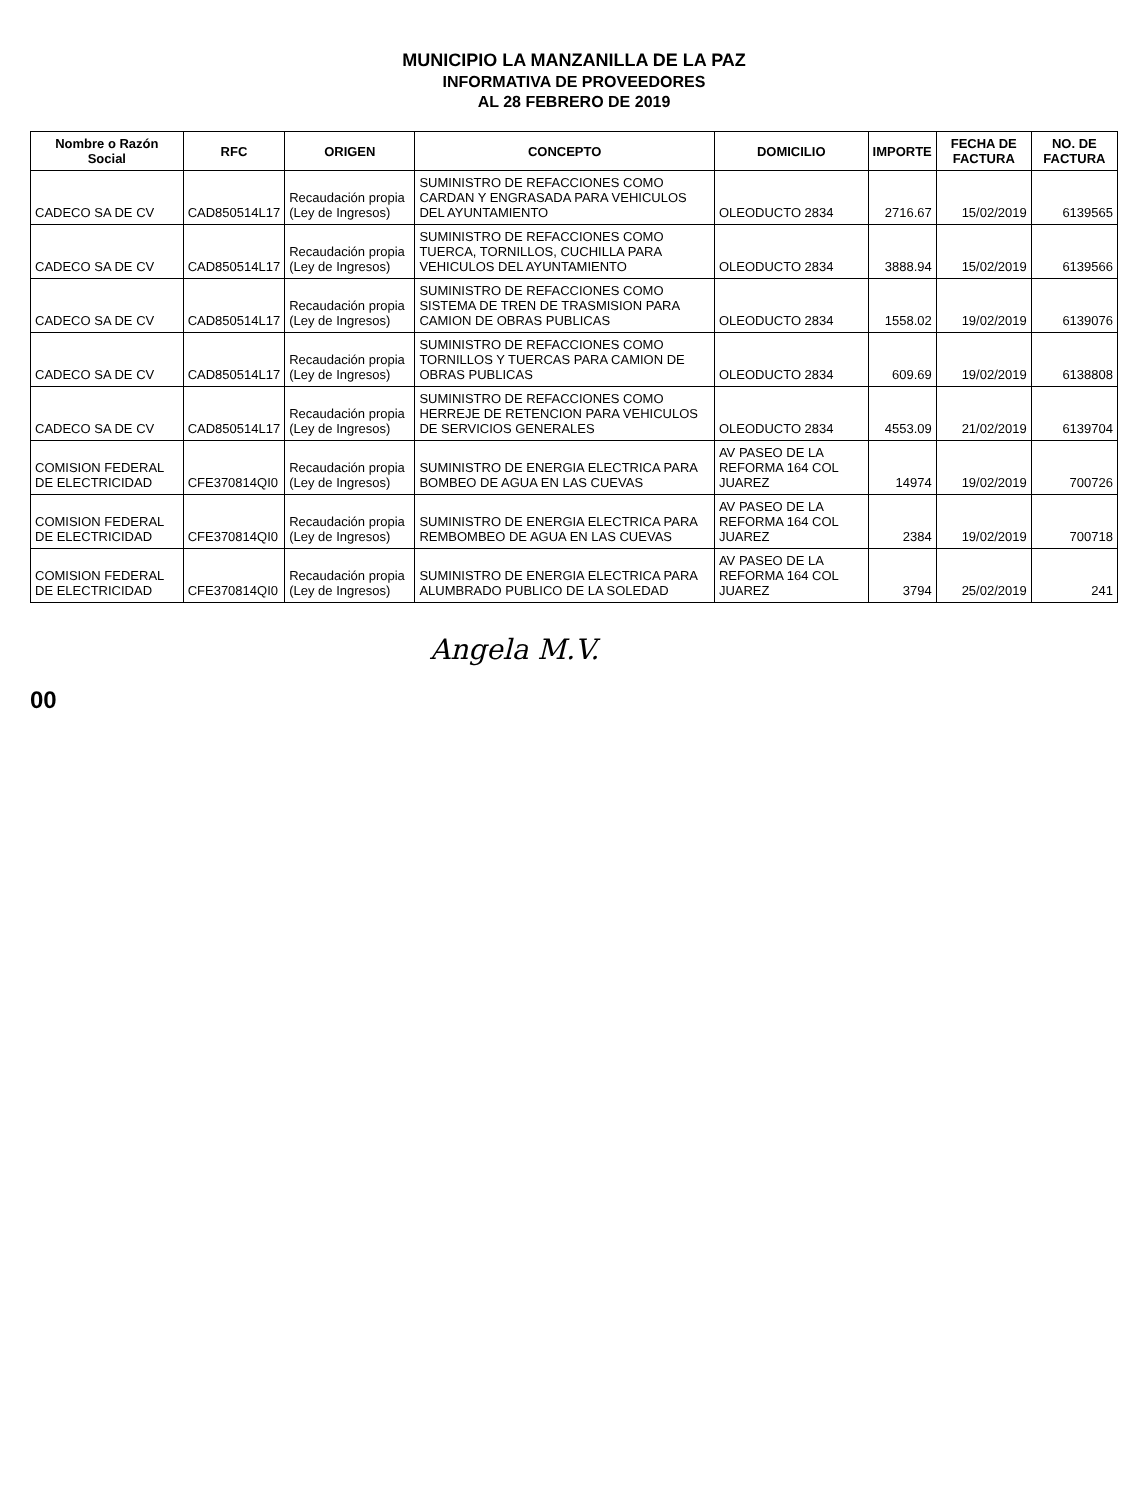MUNICIPIO LA MANZANILLA DE LA PAZ
INFORMATIVA DE PROVEEDORES
AL 28 FEBRERO DE 2019
| Nombre o Razón Social | RFC | ORIGEN | CONCEPTO | DOMICILIO | IMPORTE | FECHA DE FACTURA | NO. DE FACTURA |
| --- | --- | --- | --- | --- | --- | --- | --- |
| CADECO SA DE CV | CAD850514L17 | Recaudación propia (Ley de Ingresos) | SUMINISTRO DE REFACCIONES COMO CARDAN Y ENGRASADA PARA VEHICULOS DEL AYUNTAMIENTO | OLEODUCTO 2834 | 2716.67 | 15/02/2019 | 6139565 |
| CADECO SA DE CV | CAD850514L17 | Recaudación propia (Ley de Ingresos) | SUMINISTRO DE REFACCIONES COMO TUERCA, TORNILLOS, CUCHILLA PARA VEHICULOS DEL AYUNTAMIENTO | OLEODUCTO 2834 | 3888.94 | 15/02/2019 | 6139566 |
| CADECO SA DE CV | CAD850514L17 | Recaudación propia (Ley de Ingresos) | SUMINISTRO DE REFACCIONES COMO SISTEMA DE TREN DE TRASMISION PARA CAMION DE OBRAS PUBLICAS | OLEODUCTO 2834 | 1558.02 | 19/02/2019 | 6139076 |
| CADECO SA DE CV | CAD850514L17 | Recaudación propia (Ley de Ingresos) | SUMINISTRO DE REFACCIONES COMO TORNILLOS Y TUERCAS PARA CAMION DE OBRAS PUBLICAS | OLEODUCTO 2834 | 609.69 | 19/02/2019 | 6138808 |
| CADECO SA DE CV | CAD850514L17 | Recaudación propia (Ley de Ingresos) | SUMINISTRO DE REFACCIONES COMO HERREJE DE RETENCION PARA VEHICULOS DE SERVICIOS GENERALES | OLEODUCTO 2834 | 4553.09 | 21/02/2019 | 6139704 |
| COMISION FEDERAL DE ELECTRICIDAD | CFE370814QI0 | Recaudación propia (Ley de Ingresos) | SUMINISTRO DE ENERGIA ELECTRICA PARA BOMBEO DE AGUA EN LAS CUEVAS | AV PASEO DE LA REFORMA 164 COL JUAREZ | 14974 | 19/02/2019 | 700726 |
| COMISION FEDERAL DE ELECTRICIDAD | CFE370814QI0 | Recaudación propia (Ley de Ingresos) | SUMINISTRO DE ENERGIA ELECTRICA PARA REMBOMBEO DE AGUA EN LAS CUEVAS | AV PASEO DE LA REFORMA 164 COL JUAREZ | 2384 | 19/02/2019 | 700718 |
| COMISION FEDERAL DE ELECTRICIDAD | CFE370814QI0 | Recaudación propia (Ley de Ingresos) | SUMINISTRO DE ENERGIA ELECTRICA PARA ALUMBRADO PUBLICO DE LA SOLEDAD | AV PASEO DE LA REFORMA 164 COL JUAREZ | 3794 | 25/02/2019 | 241 |
Angela M.V.
00